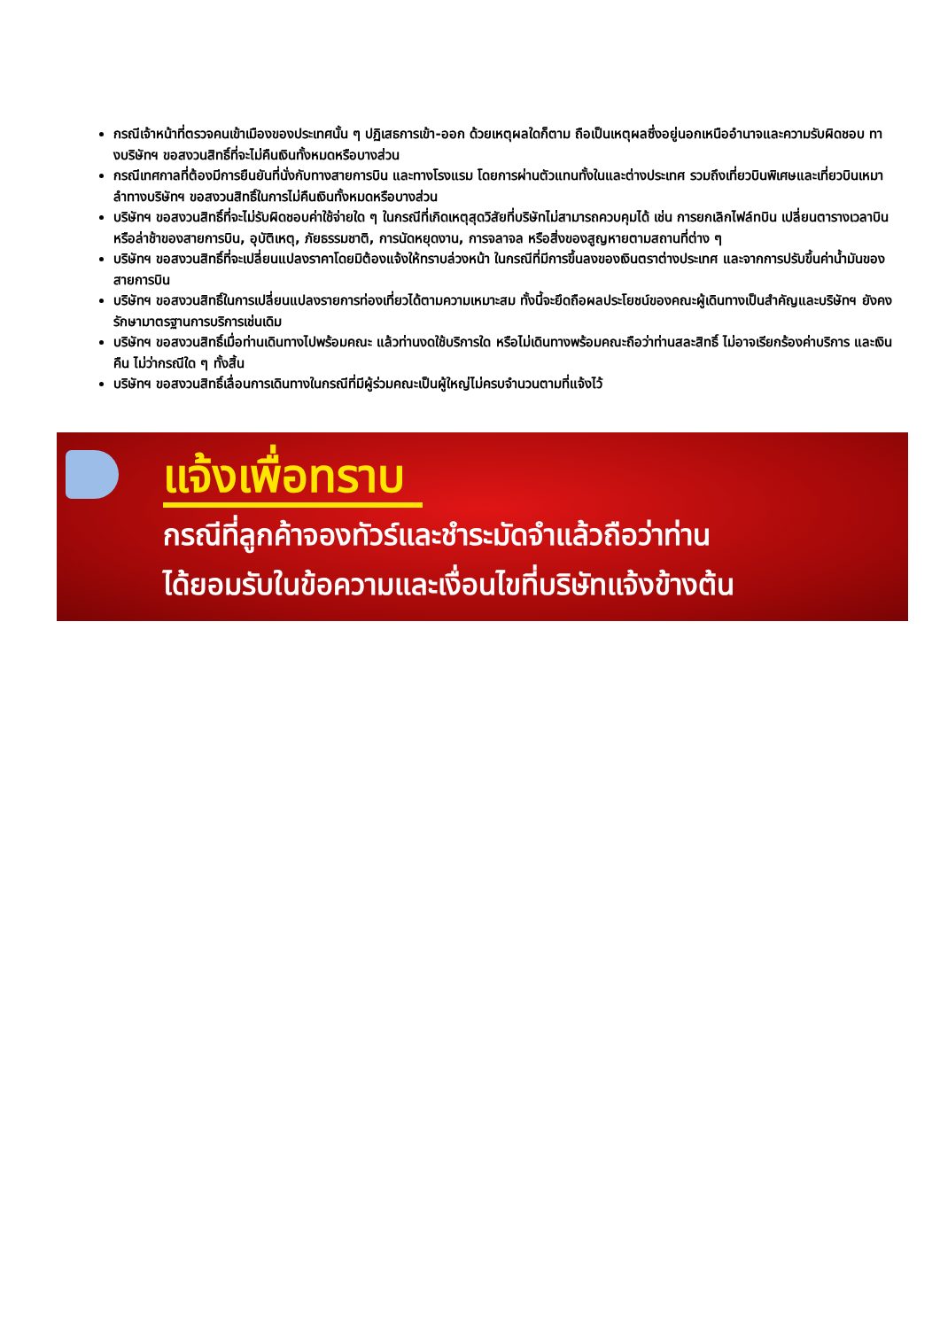กรณีเจ้าหน้าที่ตรวจคนเข้าเมืองของประเทศนั้น ๆ ปฏิเสธการเข้า-ออก ด้วยเหตุผลใดก็ตาม ถือเป็นเหตุผลซึ่งอยู่นอกเหนืออำนาจและความรับผิดชอบ ทางบริษัทฯ ขอสงวนสิทธิ์ที่จะไม่คืนเงินทั้งหมดหรือบางส่วน
กรณีเทศกาลที่ต้องมีการยืนยันที่นั่งกับทางสายการบิน และทางโรงแรม โดยการผ่านตัวแทนทั้งในและต่างประเทศ รวมถึงเที่ยวบินพิเศษและเที่ยวบินเหมาลำทางบริษัทฯ ขอสงวนสิทธิ์ในการไม่คืนเงินทั้งหมดหรือบางส่วน
บริษัทฯ ขอสงวนสิทธิ์ที่จะไม่รับผิดชอบค่าใช้จ่ายใด ๆ ในกรณีที่เกิดเหตุสุดวิสัยที่บริษัทไม่สามารถควบคุมได้ เช่น การยกเลิกไฟล์ทบิน เปลี่ยนตารางเวลาบิน หรือล่าช้าของสายการบิน, อุบัติเหตุ, ภัยธรรมชาติ, การนัดหยุดงาน, การจลาจล หรือสิ่งของสูญหายตามสถานที่ต่าง ๆ
บริษัทฯ ขอสงวนสิทธิ์ที่จะเปลี่ยนแปลงราคาโดยมิต้องแจ้งให้ทราบล่วงหน้า ในกรณีที่มีการขึ้นลงของเงินตราต่างประเทศ และจากการปรับขึ้นค่าน้ำมันของสายการบิน
บริษัทฯ ขอสงวนสิทธิ์ในการเปลี่ยนแปลงรายการท่องเที่ยวได้ตามความเหมาะสม ทั้งนี้จะยึดถือผลประโยชน์ของคณะผู้เดินทางเป็นสำคัญและบริษัทฯ ยังคงรักษามาตรฐานการบริการเช่นเดิม
บริษัทฯ ขอสงวนสิทธิ์เมื่อท่านเดินทางไปพร้อมคณะ แล้วท่านงดใช้บริการใด หรือไม่เดินทางพร้อมคณะถือว่าท่านสละสิทธิ์ ไม่อาจเรียกร้องค่าบริการ และเงินคืน ไม่ว่ากรณีใด ๆ ทั้งสิ้น
บริษัทฯ ขอสงวนสิทธิ์เลื่อนการเดินทางในกรณีที่มีผู้ร่วมคณะเป็นผู้ใหญ่ไม่ครบจำนวนตามที่แจ้งไว้
แจ้งเพื่อทราบ
กรณีที่ลูกค้าจองทัวร์และชำระมัดจำแล้วถือว่าท่าน
ได้ยอมรับในข้อความและเงื่อนไขที่บริษัทแจ้งข้างต้น